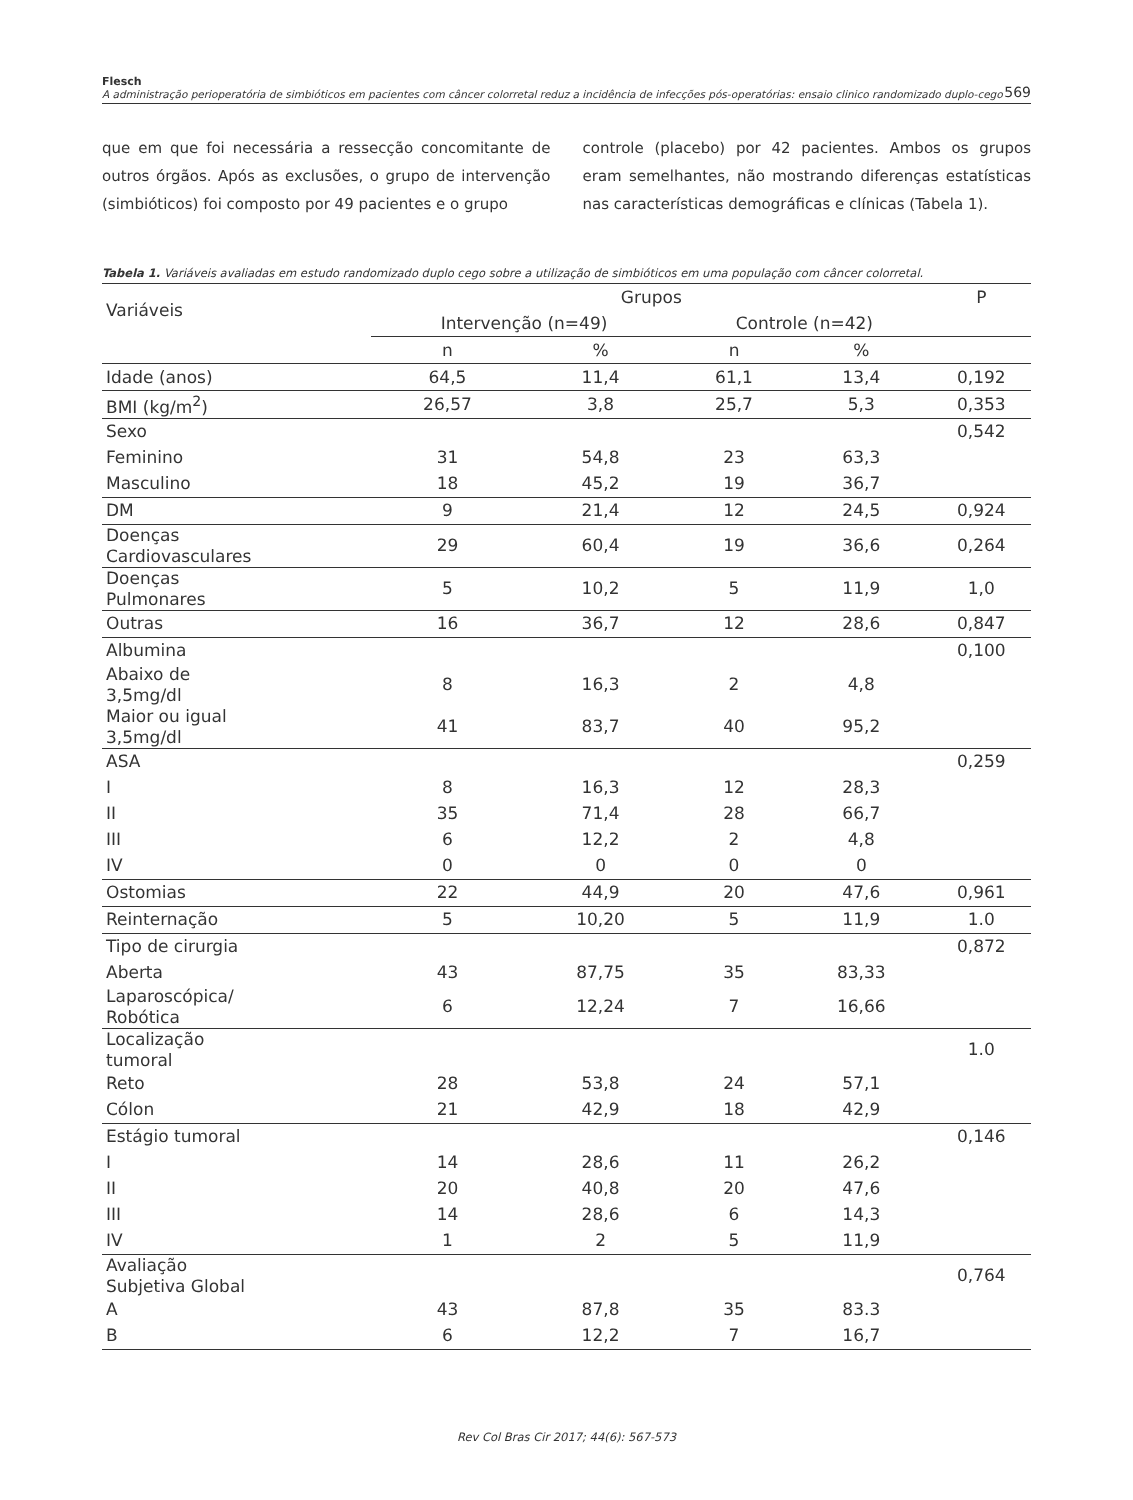Flesch
A administração perioperatória de simbióticos em pacientes com câncer colorretal reduz a incidência de infecções pós-operatórias: ensaio clinico randomizado duplo-cego
569
que em que foi necessária a ressecção concomitante de outros órgãos. Após as exclusões, o grupo de intervenção (simbióticos) foi composto por 49 pacientes e o grupo
controle (placebo) por 42 pacientes. Ambos os grupos eram semelhantes, não mostrando diferenças estatísticas nas características demográficas e clínicas (Tabela 1).
Tabela 1. Variáveis avaliadas em estudo randomizado duplo cego sobre a utilização de simbióticos em uma população com câncer colorretal.
| Variáveis | Grupos | | | | P |
| --- | --- | --- | --- | --- | --- |
| | Intervenção (n=49) | | Controle (n=42) | | |
| | n | % | n | % | |
| Idade (anos) | 64,5 | 11,4 | 61,1 | 13,4 | 0,192 |
| BMI (kg/m<sup>2</sup>) | 26,57 | 3,8 | 25,7 | 5,3 | 0,353 |
| Sexo | | | | | 0,542 |
| Feminino | 31 | 54,8 | 23 | 63,3 | |
| Masculino | 18 | 45,2 | 19 | 36,7 | |
| DM | 9 | 21,4 | 12 | 24,5 | 0,924 |
| Doenças Cardiovasculares | 29 | 60,4 | 19 | 36,6 | 0,264 |
| Doenças Pulmonares | 5 | 10,2 | 5 | 11,9 | 1,0 |
| Outras | 16 | 36,7 | 12 | 28,6 | 0,847 |
| Albumina | | | | | 0,100 |
| Abaixo de 3,5mg/dl | 8 | 16,3 | 2 | 4,8 | |
| Maior ou igual 3,5mg/dl | 41 | 83,7 | 40 | 95,2 | |
| ASA | | | | | 0,259 |
| I | 8 | 16,3 | 12 | 28,3 | |
| II | 35 | 71,4 | 28 | 66,7 | |
| III | 6 | 12,2 | 2 | 4,8 | |
| IV | 0 | 0 | 0 | 0 | |
| Ostomias | 22 | 44,9 | 20 | 47,6 | 0,961 |
| Reinternação | 5 | 10,20 | 5 | 11,9 | 1.0 |
| Tipo de cirurgia | | | | | 0,872 |
| Aberta | 43 | 87,75 | 35 | 83,33 | |
| Laparoscópica/ Robótica | 6 | 12,24 | 7 | 16,66 | |
| Localização tumoral | | | | | 1.0 |
| Reto | 28 | 53,8 | 24 | 57,1 | |
| Cólon | 21 | 42,9 | 18 | 42,9 | |
| Estágio tumoral | | | | | 0,146 |
| I | 14 | 28,6 | 11 | 26,2 | |
| II | 20 | 40,8 | 20 | 47,6 | |
| III | 14 | 28,6 | 6 | 14,3 | |
| IV | 1 | 2 | 5 | 11,9 | |
| Avaliação Subjetiva Global | | | | | 0,764 |
| A | 43 | 87,8 | 35 | 83.3 | |
| B | 6 | 12,2 | 7 | 16,7 | |
Rev Col Bras Cir 2017; 44(6): 567-573